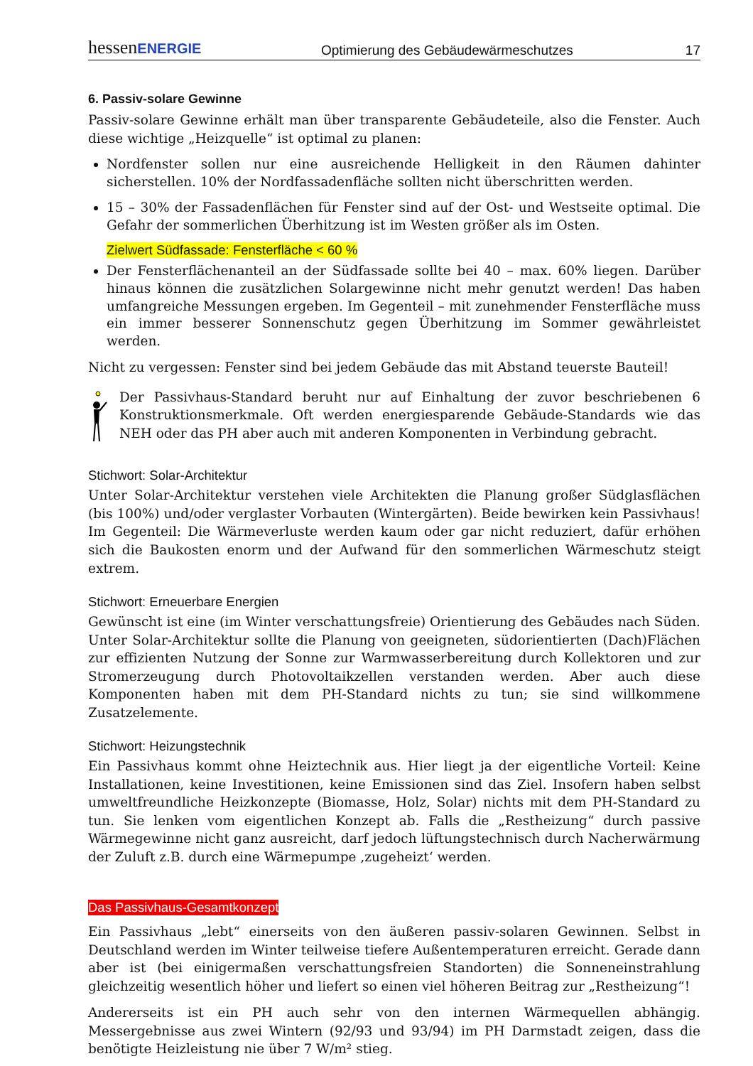hessenENERGIE
Optimierung des Gebäudewärmeschutzes
17
6. Passiv-solare Gewinne
Passiv-solare Gewinne erhält man über transparente Gebäudeteile, also die Fenster. Auch diese wichtige „Heizquelle“ ist optimal zu planen:
Nordfenster sollen nur eine ausreichende Helligkeit in den Räumen dahinter sicherstellen. 10% der Nordfassadenfläche sollten nicht überschritten werden.
15 – 30% der Fassadenflächen für Fenster sind auf der Ost- und Westseite optimal. Die Gefahr der sommerlichen Überhitzung ist im Westen größer als im Osten.
Zielwert Südfassade: Fensterfläche < 60 %
Der Fensterflächenanteil an der Südfassade sollte bei 40 – max. 60% liegen. Darüber hinaus können die zusätzlichen Solargewinne nicht mehr genutzt werden! Das haben umfangreiche Messungen ergeben. Im Gegenteil – mit zunehmender Fensterfläche muss ein immer besserer Sonnenschutz gegen Überhitzung im Sommer gewährleistet werden.
Nicht zu vergessen: Fenster sind bei jedem Gebäude das mit Abstand teuerste Bauteil!
Der Passivhaus-Standard beruht nur auf Einhaltung der zuvor beschriebenen 6 Konstruktionsmerkmale. Oft werden energiesparende Gebäude-Standards wie das NEH oder das PH aber auch mit anderen Komponenten in Verbindung gebracht.
Stichwort: Solar-Architektur
Unter Solar-Architektur verstehen viele Architekten die Planung großer Südglasflächen (bis 100%) und/oder verglaster Vorbauten (Wintergärten). Beide bewirken kein Passivhaus! Im Gegenteil: Die Wärmeverluste werden kaum oder gar nicht reduziert, dafür erhöhen sich die Baukosten enorm und der Aufwand für den sommerlichen Wärmeschutz steigt extrem.
Stichwort: Erneuerbare Energien
Gewünscht ist eine (im Winter verschattungsfreie) Orientierung des Gebäudes nach Süden. Unter Solar-Architektur sollte die Planung von geeigneten, südorientierten (Dach)Flächen zur effizienten Nutzung der Sonne zur Warmwasserbereitung durch Kollektoren und zur Stromerzeugung durch Photovoltaikzellen verstanden werden. Aber auch diese Komponenten haben mit dem PH-Standard nichts zu tun; sie sind willkommene Zusatzelemente.
Stichwort: Heizungstechnik
Ein Passivhaus kommt ohne Heiztechnik aus. Hier liegt ja der eigentliche Vorteil: Keine Installationen, keine Investitionen, keine Emissionen sind das Ziel. Insofern haben selbst umweltfreundliche Heizkonzepte (Biomasse, Holz, Solar) nichts mit dem PH-Standard zu tun. Sie lenken vom eigentlichen Konzept ab. Falls die „Restheizung“ durch passive Wärmegewinne nicht ganz ausreicht, darf jedoch lüftungstechnisch durch Nacherwärmung der Zuluft z.B. durch eine Wärmepumpe ‚zugeheizt‘ werden.
Das Passivhaus-Gesamtkonzept
Ein Passivhaus „lebt“ einerseits von den äußeren passiv-solaren Gewinnen. Selbst in Deutschland werden im Winter teilweise tiefere Außentemperaturen erreicht. Gerade dann aber ist (bei einigermaßen verschattungsfreien Standorten) die Sonneneinstrahlung gleichzeitig wesentlich höher und liefert so einen viel höheren Beitrag zur „Restheizung“!
Andererseits ist ein PH auch sehr von den internen Wärmequellen abhängig. Messergebnisse aus zwei Wintern (92/93 und 93/94) im PH Darmstadt zeigen, dass die benötigte Heizleistung nie über 7 W/m² stieg.